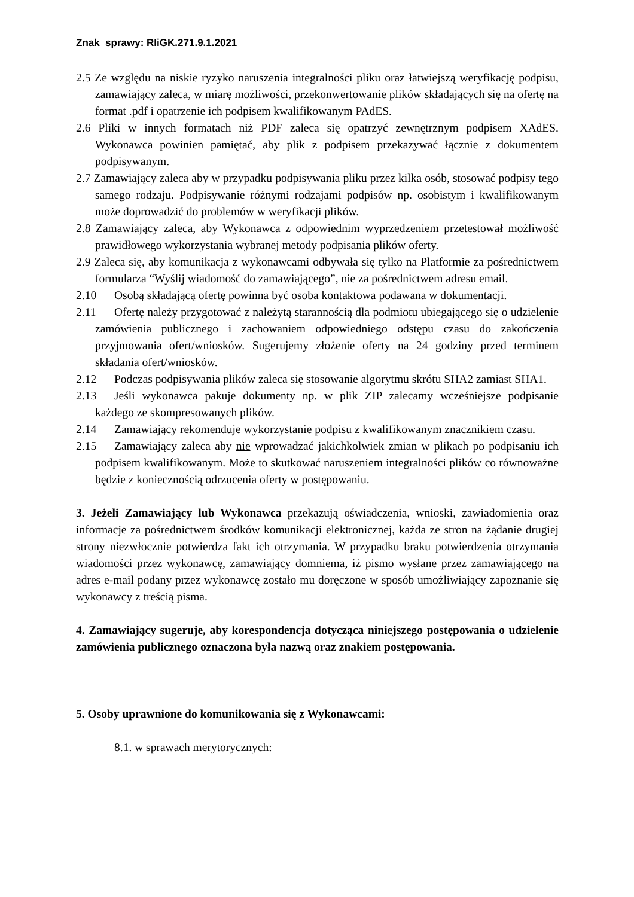Znak sprawy: RIiGK.271.9.1.2021
2.5 Ze względu na niskie ryzyko naruszenia integralności pliku oraz łatwiejszą weryfikację podpisu, zamawiający zaleca, w miarę możliwości, przekonwertowanie plików składających się na ofertę na format .pdf i opatrzenie ich podpisem kwalifikowanym PAdES.
2.6 Pliki w innych formatach niż PDF zaleca się opatrzyć zewnętrznym podpisem XAdES. Wykonawca powinien pamiętać, aby plik z podpisem przekazywać łącznie z dokumentem podpisywanym.
2.7 Zamawiający zaleca aby w przypadku podpisywania pliku przez kilka osób, stosować podpisy tego samego rodzaju. Podpisywanie różnymi rodzajami podpisów np. osobistym i kwalifikowanym może doprowadzić do problemów w weryfikacji plików.
2.8 Zamawiający zaleca, aby Wykonawca z odpowiednim wyprzedzeniem przetestował możliwość prawidłowego wykorzystania wybranej metody podpisania plików oferty.
2.9 Zaleca się, aby komunikacja z wykonawcami odbywała się tylko na Platformie za pośrednictwem formularza “Wyślij wiadomość do zamawiającego”, nie za pośrednictwem adresu email.
2.10 Osobą składającą ofertę powinna być osoba kontaktowa podawana w dokumentacji.
2.11 Ofertę należy przygotować z należytą starannością dla podmiotu ubiegającego się o udzielenie zamówienia publicznego i zachowaniem odpowiedniego odstępu czasu do zakończenia przyjmowania ofert/wniosków. Sugerujemy złożenie oferty na 24 godziny przed terminem składania ofert/wniosków.
2.12 Podczas podpisywania plików zaleca się stosowanie algorytmu skrótu SHA2 zamiast SHA1.
2.13 Jeśli wykonawca pakuje dokumenty np. w plik ZIP zalecamy wcześniejsze podpisanie każdego ze skompresowanych plików.
2.14 Zamawiający rekomenduje wykorzystanie podpisu z kwalifikowanym znacznikiem czasu.
2.15 Zamawiający zaleca aby nie wprowadzać jakichkolwiek zmian w plikach po podpisaniu ich podpisem kwalifikowanym. Może to skutkować naruszeniem integralności plików co równoważne będzie z koniecznością odrzucenia oferty w postępowaniu.
3. Jeżeli Zamawiający lub Wykonawca przekazują oświadczenia, wnioski, zawiadomienia oraz informacje za pośrednictwem środków komunikacji elektronicznej, każda ze stron na żądanie drugiej strony niezwłocznie potwierdza fakt ich otrzymania. W przypadku braku potwierdzenia otrzymania wiadomości przez wykonawcę, zamawiający domniema, iż pismo wysłane przez zamawiającego na adres e-mail podany przez wykonawcę zostało mu doręczone w sposób umożliwiający zapoznanie się wykonawcy z treścią pisma.
4. Zamawiający sugeruje, aby korespondencja dotycząca niniejszego postępowania o udzielenie zamówienia publicznego oznaczona była nazwą oraz znakiem postępowania.
5. Osoby uprawnione do komunikowania się z Wykonawcami:
8.1. w sprawach merytorycznych: